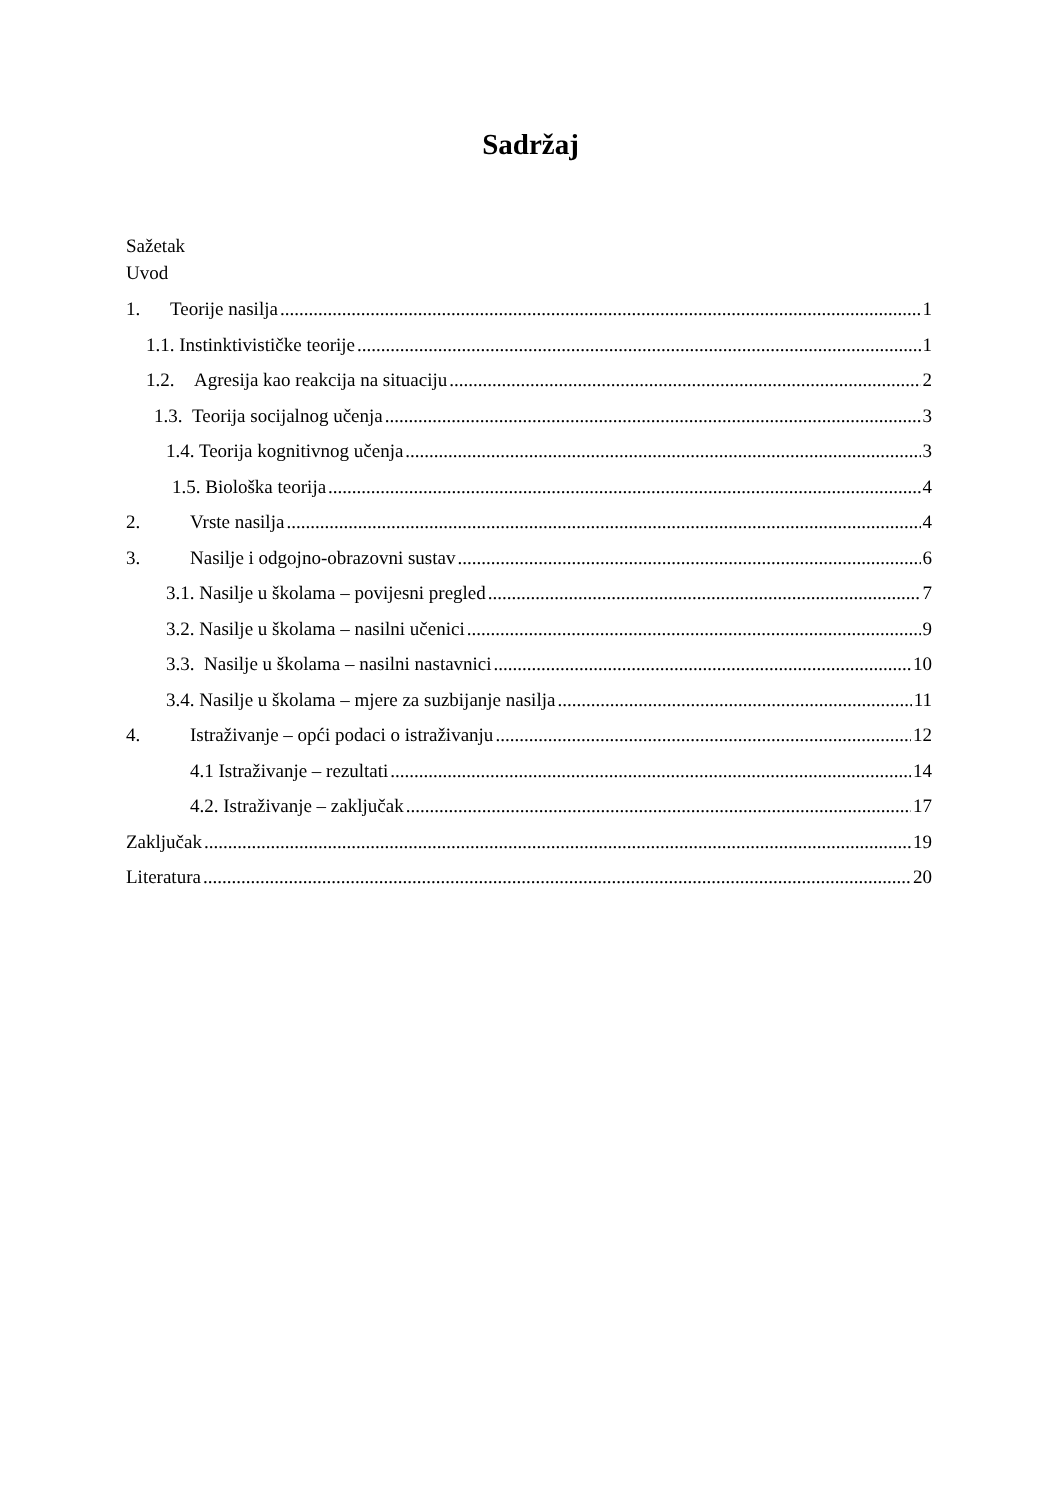Sadržaj
Sažetak
Uvod
1. Teorije nasilja 1
1.1. Instinktivističke teorije 1
1.2. Agresija kao reakcija na situaciju 2
1.3. Teorija socijalnog učenja 3
1.4. Teorija kognitivnog učenja 3
1.5. Biološka teorija 4
2. Vrste nasilja 4
3. Nasilje i odgojno-obrazovni sustav 6
3.1. Nasilje u školama – povijesni pregled 7
3.2. Nasilje u školama – nasilni učenici 9
3.3. Nasilje u školama – nasilni nastavnici 10
3.4. Nasilje u školama – mjere za suzbijanje nasilja 11
4. Istraživanje – opći podaci o istraživanju 12
4.1 Istraživanje – rezultati 14
4.2. Istraživanje – zaključak 17
Zaključak 19
Literatura 20